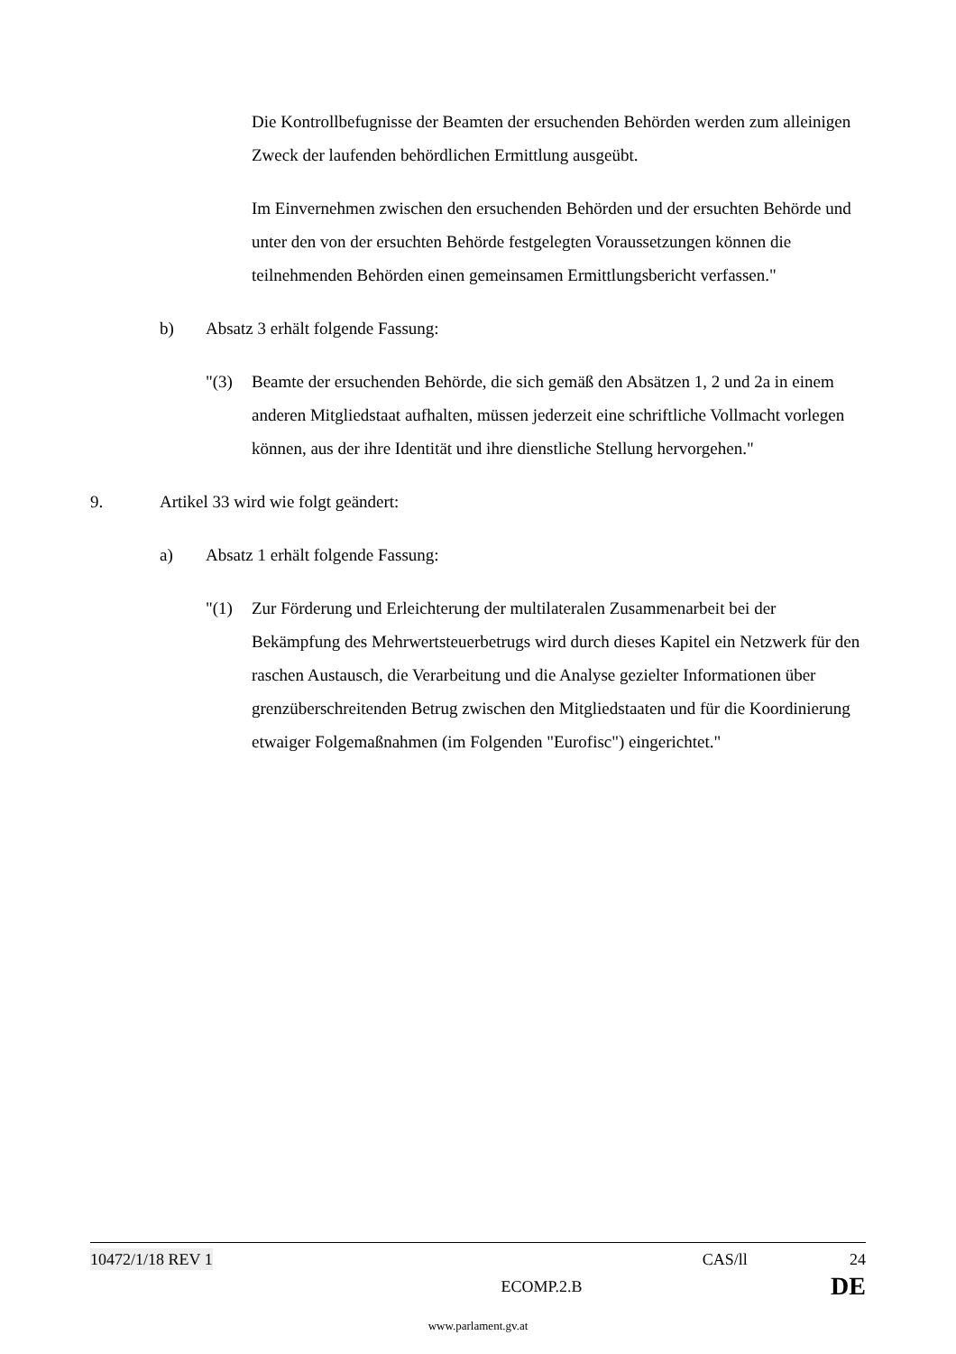Die Kontrollbefugnisse der Beamten der ersuchenden Behörden werden zum alleinigen Zweck der laufenden behördlichen Ermittlung ausgeübt.
Im Einvernehmen zwischen den ersuchenden Behörden und der ersuchten Behörde und unter den von der ersuchten Behörde festgelegten Voraussetzungen können die teilnehmenden Behörden einen gemeinsamen Ermittlungsbericht verfassen."
b) Absatz 3 erhält folgende Fassung:
"(3) Beamte der ersuchenden Behörde, die sich gemäß den Absätzen 1, 2 und 2a in einem anderen Mitgliedstaat aufhalten, müssen jederzeit eine schriftliche Vollmacht vorlegen können, aus der ihre Identität und ihre dienstliche Stellung hervorgehen."
9. Artikel 33 wird wie folgt geändert:
a) Absatz 1 erhält folgende Fassung:
"(1) Zur Förderung und Erleichterung der multilateralen Zusammenarbeit bei der Bekämpfung des Mehrwertsteuerbetrugs wird durch dieses Kapitel ein Netzwerk für den raschen Austausch, die Verarbeitung und die Analyse gezielter Informationen über grenzüberschreitenden Betrug zwischen den Mitgliedstaaten und für die Koordinierung etwaiger Folgemaßnahmen (im Folgenden "Eurofisc") eingerichtet."
10472/1/18 REV 1 CAS/ll 24
ECOMP.2.B DE
www.parlament.gv.at